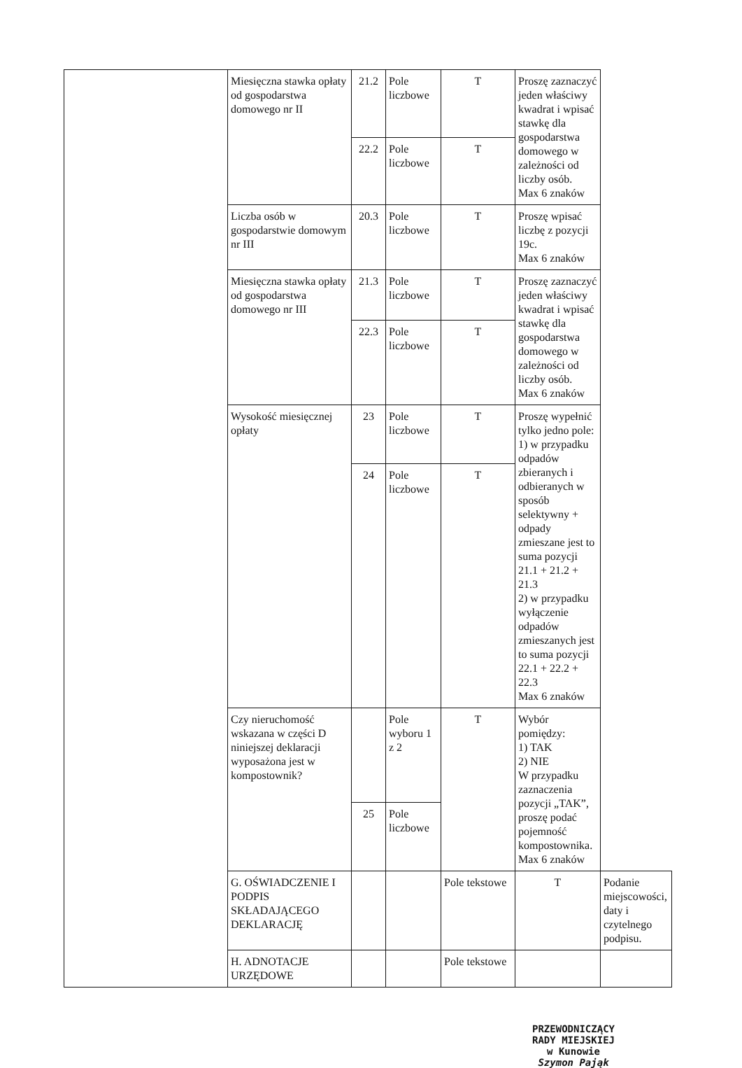| | Miesięczna stawka opłaty od gospodarstwa domowego nr II | 21.2 | Pole liczbowe | T | Proszę zaznaczyć jeden właściwy kwadrat i wpisać stawkę dla gospodarstwa domowego w zależności od liczby osób. Max 6 znaków | |
| | | 22.2 | Pole liczbowe | T | | |
| | Liczba osób w gospodarstwie domowym nr III | 20.3 | Pole liczbowe | T | Proszę wpisać liczbę z pozycji 19c. Max 6 znaków | |
| | Miesięczna stawka opłaty od gospodarstwa domowego nr III | 21.3 | Pole liczbowe | T | Proszę zaznaczyć jeden właściwy kwadrat i wpisać stawkę dla gospodarstwa domowego w zależności od liczby osób. Max 6 znaków | |
| | | 22.3 | Pole liczbowe | T | | |
| | Wysokość miesięcznej opłaty | 23 | Pole liczbowe | T | Proszę wypełnić tylko jedno pole: 1) w przypadku odpadów zbieranych i odbieranych w sposób selektywny + odpady zmieszane jest to suma pozycji 21.1 + 21.2 + 21.3 2) w przypadku wyłączenie odpadów zmieszanych jest to suma pozycji 22.1 + 22.2 + 22.3 Max 6 znaków | |
| | | 24 | Pole liczbowe | T | | |
| | Czy nieruchomość wskazana w części D niniejszej deklaracji wyposażona jest w kompostownik? | | Pole wyboru 1 z 2 | T | Wybór pomiędzy: 1) TAK 2) NIE W przypadku zaznaczenia pozycji „TAK”, proszę podać pojemność kompostownika. Max 6 znaków | |
| | | 25 | Pole liczbowe | | | |
| | G. OŚWIADCZENIE I PODPIS SKŁADAJĄCEGO DEKLARACJĘ | | | Pole tekstowe | T | Podanie miejscowości, daty i czytelnego podpisu. |
| | H. ADNOTACJE URZĘDOWE | | | Pole tekstowe | | |
PRZEWODNICZĄCY
RADY MIEJSKIEJ
w Kunowie
Szymon Pająk